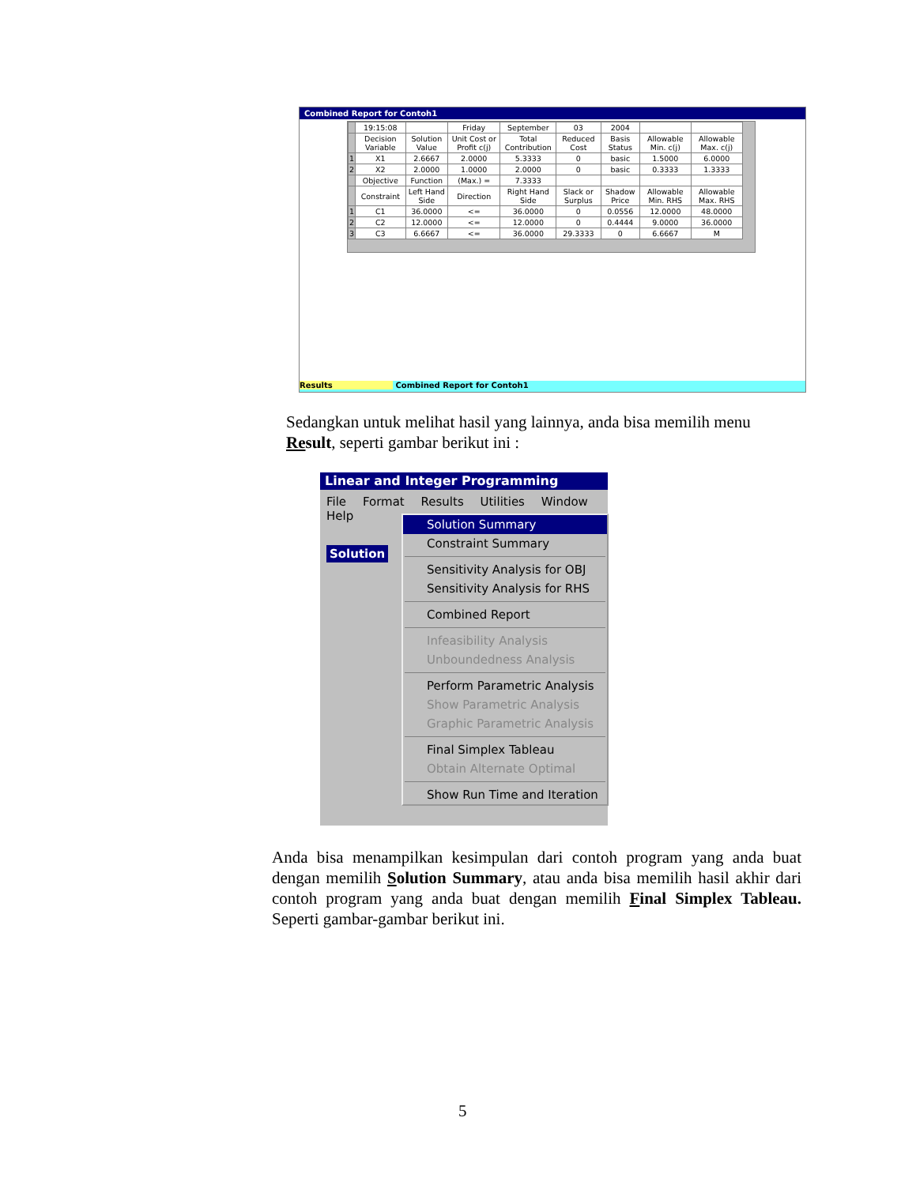Combined Report for Contoh1
| | 19:15:08 | | Friday | September | 03 | 2004 | | |
| | Decision Variable | Solution Value | Unit Cost or Profit c(j) | Total Contribution | Reduced Cost | Basis Status | Allowable Min. c(j) | Allowable Max. c(j) |
| 1 | X1 | 2.6667 | 2.0000 | 5.3333 | 0 | basic | 1.5000 | 6.0000 |
| 2 | X2 | 2.0000 | 1.0000 | 2.0000 | 0 | basic | 0.3333 | 1.3333 |
| | Objective | Function | (Max.) = | 7.3333 | | | | |
| | Constraint | Left Hand Side | Direction | Right Hand Side | Slack or Surplus | Shadow Price | Allowable Min. RHS | Allowable Max. RHS |
| 1 | C1 | 36.0000 | <= | 36.0000 | 0 | 0.0556 | 12.0000 | 48.0000 |
| 2 | C2 | 12.0000 | <= | 12.0000 | 0 | 0.4444 | 9.0000 | 36.0000 |
| 3 | C3 | 6.6667 | <= | 36.0000 | 29.3333 | 0 | 6.6667 | M |
Results Combined Report for Contoh1
Sedangkan untuk melihat hasil yang lainnya, anda bisa memilih menu
Result, seperti gambar berikut ini :
Linear and Integer Programming
File Format Results Utilities Window Help
Solution
Solution Summary
Constraint Summary
Sensitivity Analysis for OBJ
Sensitivity Analysis for RHS
Combined Report
Infeasibility Analysis
Unboundedness Analysis
Perform Parametric Analysis
Show Parametric Analysis
Graphic Parametric Analysis
Final Simplex Tableau
Obtain Alternate Optimal
Show Run Time and Iteration
Anda bisa menampilkan kesimpulan dari contoh program yang anda buat dengan memilih Solution Summary, atau anda bisa memilih hasil akhir dari contoh program yang anda buat dengan memilih Final Simplex Tableau. Seperti gambar-gambar berikut ini.
5